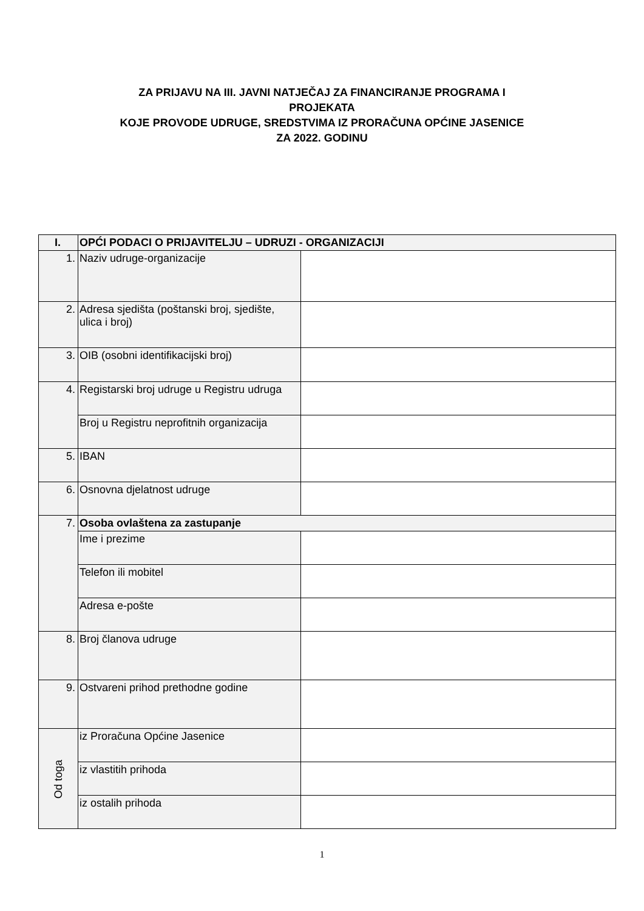ZA PRIJAVU NA III. JAVNI NATJEČAJ ZA FINANCIRANJE PROGRAMA I
PROJEKATA
KOJE PROVODE UDRUGE, SREDSTVIMA IZ PRORAČUNA OPĆINE JASENICE
ZA 2022. GODINU
| I. | OPĆI PODACI O PRIJAVITELJU – UDRUZI - ORGANIZACIJI | |
| 1. | Naziv udruge-organizacije | |
| 2. | Adresa sjedišta (poštanski broj, sjedište, ulica i broj) | |
| 3. | OIB (osobni identifikacijski broj) | |
| 4. | Registarski broj udruge u Registru udruga | |
| | Broj u Registru neprofitnih organizacija | |
| 5. | IBAN | |
| 6. | Osnovna djelatnost udruge | |
| 7. | Osoba ovlaštena za zastupanje | |
| | Ime i prezime | |
| | Telefon ili mobitel | |
| | Adresa e-pošte | |
| 8. | Broj članova udruge | |
| 9. | Ostvareni prihod prethodne godine | |
| Od toga | iz Proračuna Općine Jasenice | |
| | iz vlastitih prihoda | |
| | iz ostalih prihoda | |
1